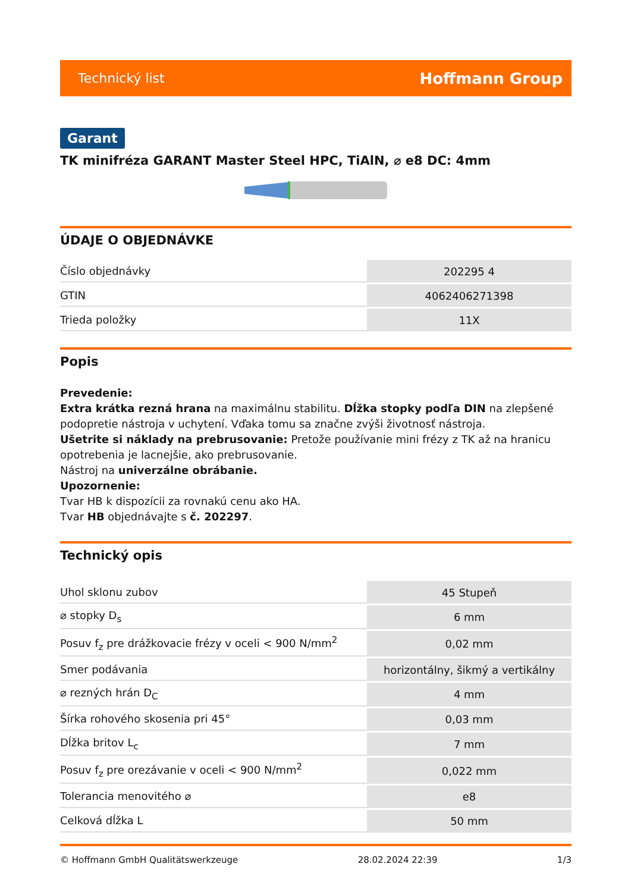Technický list Hoffmann Group
Garant
TK minifréza GARANT Master Steel HPC, TiAlN, ⌀ e8 DC: 4mm
ÚDAJE O OBJEDNÁVKE
| Číslo objednávky | 202295 4 |
| GTIN | 4062406271398 |
| Trieda položky | 11X |
Popis
Prevedenie:
Extra krátka rezná hrana na maximálnu stabilitu. Dĺžka stopky podľa DIN na zlepšené podopretie nástroja v uchytení. Vďaka tomu sa značne zvýši životnosť nástroja.
Ušetrite si náklady na prebrusovanie: Pretože používanie mini frézy z TK až na hranicu opotrebenia je lacnejšie, ako prebrusovanie.
Nástroj na univerzálne obrábanie.
Upozornenie:
Tvar HB k dispozícii za rovnakú cenu ako HA.
Tvar HB objednávajte s č. 202297.
Technický opis
| Uhol sklonu zubov | 45 Stupeň |
| ⌀ stopky D<sub>s</sub> | 6 mm |
| Posuv f<sub>z</sub> pre drážkovacie frézy v oceli < 900 N/mm<sup>2</sup> | 0,02 mm |
| Smer podávania | horizontálny, šikmý a vertikálny |
| ⌀ rezných hrán D<sub>C</sub> | 4 mm |
| Šírka rohového skosenia pri 45° | 0,03 mm |
| Dĺžka britov L<sub>c</sub> | 7 mm |
| Posuv f<sub>z</sub> pre orezávanie v oceli < 900 N/mm<sup>2</sup> | 0,022 mm |
| Tolerancia menovitého ⌀ | e8 |
| Celková dĺžka L | 50 mm |
© Hoffmann GmbH Qualitätswerkzeuge 28.02.2024 22:39 1/3